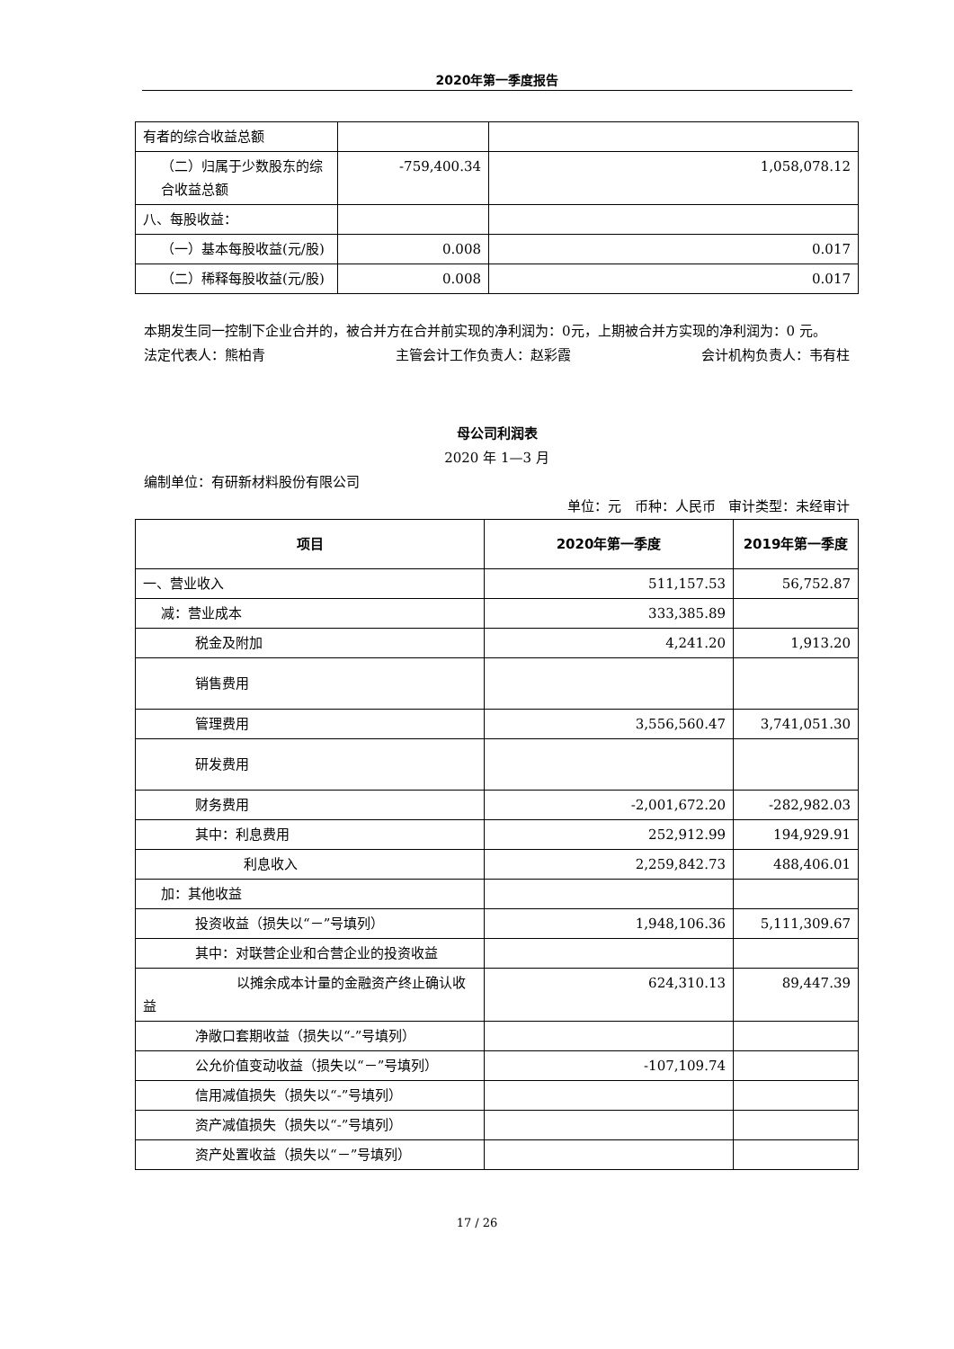2020年第一季度报告
| 有者的综合收益总额 | | |
| （二）归属于少数股东的综合收益总额 | -759,400.34 | 1,058,078.12 |
| 八、每股收益： | | |
| （一）基本每股收益(元/股) | 0.008 | 0.017 |
| （二）稀释每股收益(元/股) | 0.008 | 0.017 |
本期发生同一控制下企业合并的，被合并方在合并前实现的净利润为：0元，上期被合并方实现的净利润为：0 元。
法定代表人：熊柏青 主管会计工作负责人：赵彩霞 会计机构负责人：韦有柱
母公司利润表
2020 年 1—3 月
编制单位：有研新材料股份有限公司
单位：元 币种：人民币 审计类型：未经审计
| 项目 | 2020年第一季度 | 2019年第一季度 |
| --- | --- | --- |
| 一、营业收入 | 511,157.53 | 56,752.87 |
| 减：营业成本 | 333,385.89 | |
| 税金及附加 | 4,241.20 | 1,913.20 |
| 销售费用 | | |
| 管理费用 | 3,556,560.47 | 3,741,051.30 |
| 研发费用 | | |
| 财务费用 | -2,001,672.20 | -282,982.03 |
| 其中：利息费用 | 252,912.99 | 194,929.91 |
| 利息收入 | 2,259,842.73 | 488,406.01 |
| 加：其他收益 | | |
| 投资收益（损失以“－”号填列） | 1,948,106.36 | 5,111,309.67 |
| 其中：对联营企业和合营企业的投资收益 | | |
| 以摊余成本计量的金融资产终止确认收益 | 624,310.13 | 89,447.39 |
| 净敞口套期收益（损失以“-”号填列） | | |
| 公允价值变动收益（损失以“－”号填列） | -107,109.74 | |
| 信用减值损失（损失以“-”号填列） | | |
| 资产减值损失（损失以“-”号填列） | | |
| 资产处置收益（损失以“－”号填列） | | |
17 / 26